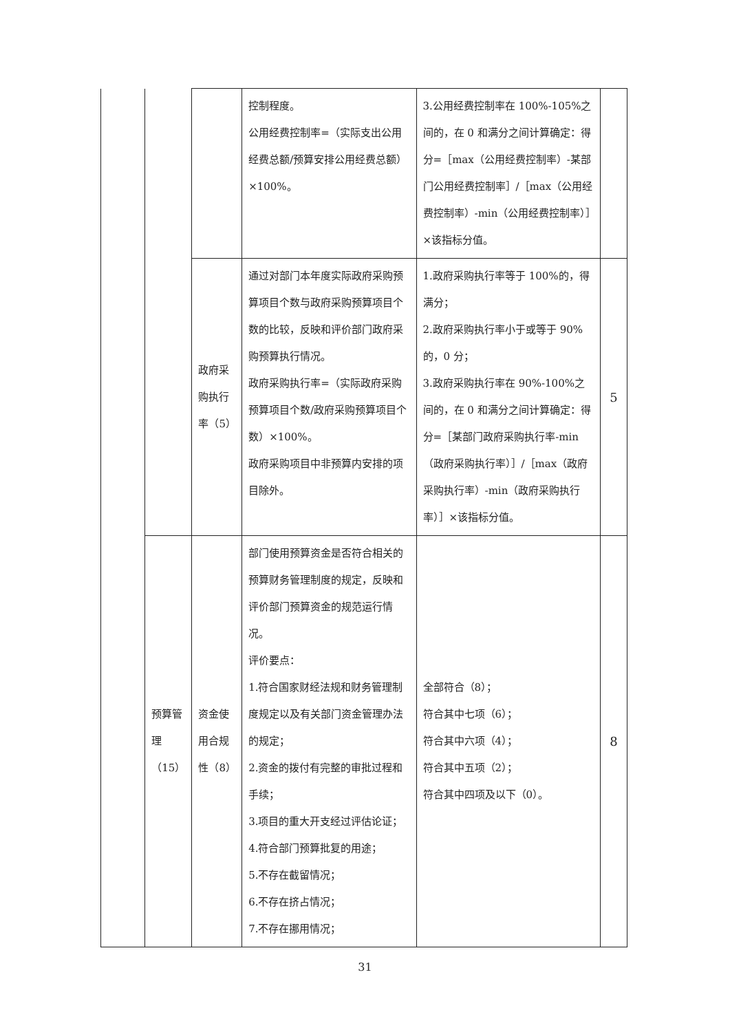| | | | 控制程度。 公用经费控制率=（实际支出公用经费总额/预算安排公用经费总额）×100%。 | 3.公用经费控制率在 100%-105%之间的，在 0 和满分之间计算确定：得分=［max（公用经费控制率）-某部门公用经费控制率］/［max（公用经费控制率）-min（公用经费控制率）］×该指标分值。 | |
| | | 政府采购执行率（5） | 通过对部门本年度实际政府采购预算项目个数与政府采购预算项目个数的比较，反映和评价部门政府采购预算执行情况。 政府采购执行率=（实际政府采购预算项目个数/政府采购预算项目个数）×100%。 政府采购项目中非预算内安排的项目除外。 | 1.政府采购执行率等于 100%的，得满分； 2.政府采购执行率小于或等于 90%的，0 分； 3.政府采购执行率在 90%-100%之间的，在 0 和满分之间计算确定：得分=［某部门政府采购执行率-min（政府采购执行率）］/［max（政府采购执行率）-min（政府采购执行率）］×该指标分值。 | 5 |
| | 预算管理（15） | 资金使用合规性（8） | 部门使用预算资金是否符合相关的预算财务管理制度的规定，反映和评价部门预算资金的规范运行情况。 评价要点： 1.符合国家财经法规和财务管理制度规定以及有关部门资金管理办法的规定； 2.资金的拨付有完整的审批过程和手续； 3.项目的重大开支经过评估论证； 4.符合部门预算批复的用途； 5.不存在截留情况； 6.不存在挤占情况； 7.不存在挪用情况； | 全部符合（8）； 符合其中七项（6）； 符合其中六项（4）； 符合其中五项（2）； 符合其中四项及以下（0）。 | 8 |
31